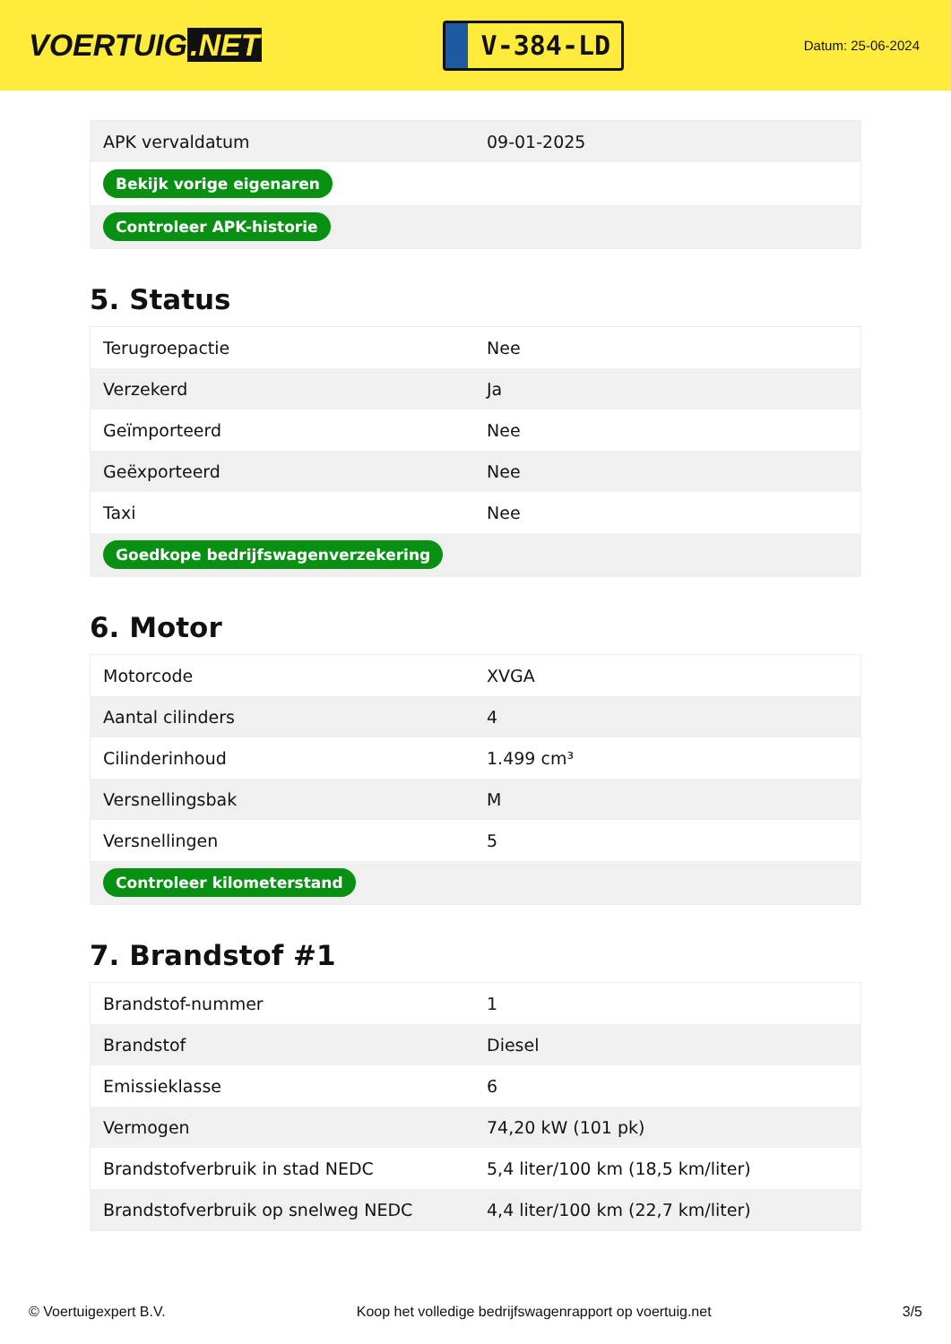VOERTUIG.NET
V-384-LD
Datum: 25-06-2024
| APK vervaldatum | 09-01-2025 |
| Bekijk vorige eigenaren | |
| Controleer APK-historie | |
5. Status
| Terugroepactie | Nee |
| Verzekerd | Ja |
| Geïmporteerd | Nee |
| Geëxporteerd | Nee |
| Taxi | Nee |
| Goedkope bedrijfswagenverzekering | |
6. Motor
| Motorcode | XVGA |
| Aantal cilinders | 4 |
| Cilinderinhoud | 1.499 cm³ |
| Versnellingsbak | M |
| Versnellingen | 5 |
| Controleer kilometerstand | |
7. Brandstof #1
| Brandstof-nummer | 1 |
| Brandstof | Diesel |
| Emissieklasse | 6 |
| Vermogen | 74,20 kW (101 pk) |
| Brandstofverbruik in stad NEDC | 5,4 liter/100 km (18,5 km/liter) |
| Brandstofverbruik op snelweg NEDC | 4,4 liter/100 km (22,7 km/liter) |
© Voertuigexpert B.V. Koop het volledige bedrijfswagenrapport op voertuig.net 3/5